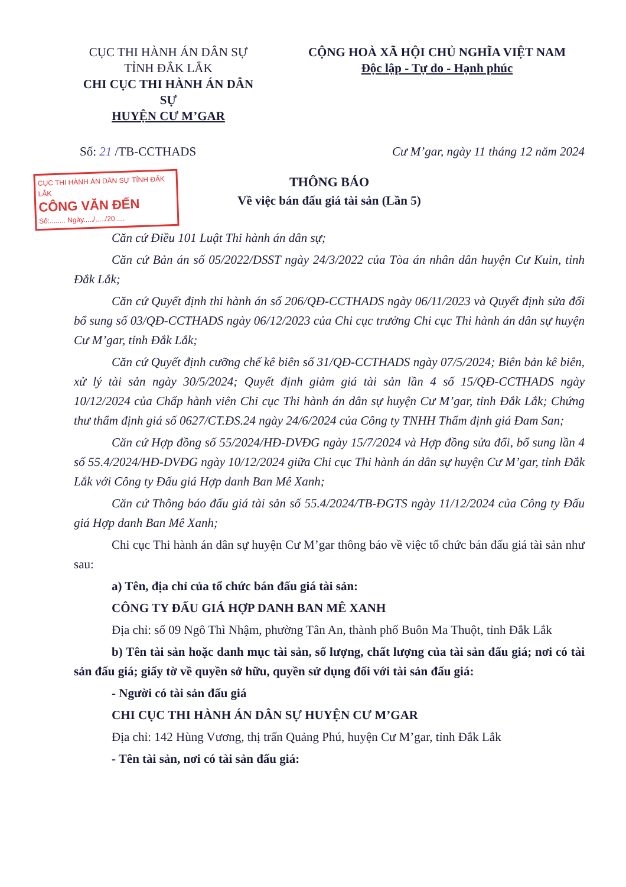CỤC THI HÀNH ÁN DÂN SỰ
TỈNH ĐẮK LẮK
CHI CỤC THI HÀNH ÁN DÂN SỰ
HUYỆN CƯ M’GAR
CỘNG HOÀ XÃ HỘI CHỦ NGHĨA VIỆT NAM
Độc lập - Tự do - Hạnh phúc
Số: 21 /TB-CCTHADS Cư M’gar, ngày 11 tháng 12 năm 2024
CỤC THI HÀNH ÁN DÂN SỰ TỈNH ĐẮK LẮK
CÔNG VĂN ĐẾN
Số:........ Ngày...../...../20.....
THÔNG BÁO
Về việc bán đấu giá tài sản (Lần 5)
Căn cứ Điều 101 Luật Thi hành án dân sự;
Căn cứ Bản án số 05/2022/DSST ngày 24/3/2022 của Tòa án nhân dân huyện Cư Kuin, tỉnh Đắk Lắk;
Căn cứ Quyết định thi hành án số 206/QĐ-CCTHADS ngày 06/11/2023 và Quyết định sửa đổi bổ sung số 03/QĐ-CCTHADS ngày 06/12/2023 của Chi cục trưởng Chi cục Thi hành án dân sự huyện Cư M’gar, tỉnh Đắk Lắk;
Căn cứ Quyết định cưỡng chế kê biên số 31/QĐ-CCTHADS ngày 07/5/2024; Biên bản kê biên, xử lý tài sản ngày 30/5/2024; Quyết định giảm giá tài sản lần 4 số 15/QĐ-CCTHADS ngày 10/12/2024 của Chấp hành viên Chi cục Thi hành án dân sự huyện Cư M’gar, tỉnh Đắk Lắk; Chứng thư thẩm định giá số 0627/CT.ĐS.24 ngày 24/6/2024 của Công ty TNHH Thẩm định giá Đam San;
Căn cứ Hợp đồng số 55/2024/HĐ-DVĐG ngày 15/7/2024 và Hợp đồng sửa đổi, bổ sung lần 4 số 55.4/2024/HĐ-DVĐG ngày 10/12/2024 giữa Chi cục Thi hành án dân sự huyện Cư M’gar, tỉnh Đắk Lắk với Công ty Đấu giá Hợp danh Ban Mê Xanh;
Căn cứ Thông báo đấu giá tài sản số 55.4/2024/TB-ĐGTS ngày 11/12/2024 của Công ty Đấu giá Hợp danh Ban Mê Xanh;
Chi cục Thi hành án dân sự huyện Cư M’gar thông báo về việc tổ chức bán đấu giá tài sản như sau:
a) Tên, địa chỉ của tổ chức bán đấu giá tài sản:
CÔNG TY ĐẤU GIÁ HỢP DANH BAN MÊ XANH
Địa chỉ: số 09 Ngô Thì Nhậm, phường Tân An, thành phố Buôn Ma Thuột, tỉnh Đắk Lắk
b) Tên tài sản hoặc danh mục tài sản, số lượng, chất lượng của tài sản đấu giá; nơi có tài sản đấu giá; giấy tờ về quyền sở hữu, quyền sử dụng đối với tài sản đấu giá:
- Người có tài sản đấu giá
CHI CỤC THI HÀNH ÁN DÂN SỰ HUYỆN CƯ M’GAR
Địa chỉ: 142 Hùng Vương, thị trấn Quảng Phú, huyện Cư M’gar, tỉnh Đắk Lắk
- Tên tài sản, nơi có tài sản đấu giá: